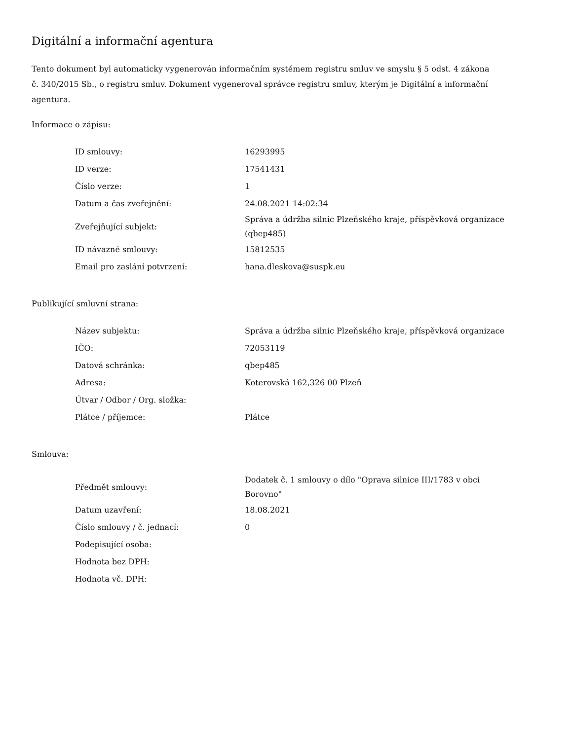Digitální a informační agentura
Tento dokument byl automaticky vygenerován informačním systémem registru smluv ve smyslu § 5 odst. 4 zákona
č. 340/2015 Sb., o registru smluv. Dokument vygeneroval správce registru smluv, kterým je Digitální a informační agentura.
Informace o zápisu:
| ID smlouvy: | 16293995 |
| ID verze: | 17541431 |
| Číslo verze: | 1 |
| Datum a čas zveřejnění: | 24.08.2021 14:02:34 |
| Zveřejňující subjekt: | Správa a údržba silnic Plzeňského kraje, příspěvková organizace (qbep485) |
| ID návazné smlouvy: | 15812535 |
| Email pro zaslání potvrzení: | hana.dleskova@suspk.eu |
Publikující smluvní strana:
| Název subjektu: | Správa a údržba silnic Plzeňského kraje, příspěvková organizace |
| IČO: | 72053119 |
| Datová schránka: | qbep485 |
| Adresa: | Koterovská 162,326 00 Plzeň |
| Útvar / Odbor / Org. složka: | |
| Plátce / příjemce: | Plátce |
Smlouva:
| Předmět smlouvy: | Dodatek č. 1 smlouvy o dílo "Oprava silnice III/1783 v obci Borovno" |
| Datum uzavření: | 18.08.2021 |
| Číslo smlouvy / č. jednací: | 0 |
| Podepisující osoba: | |
| Hodnota bez DPH: | |
| Hodnota vč. DPH: | |